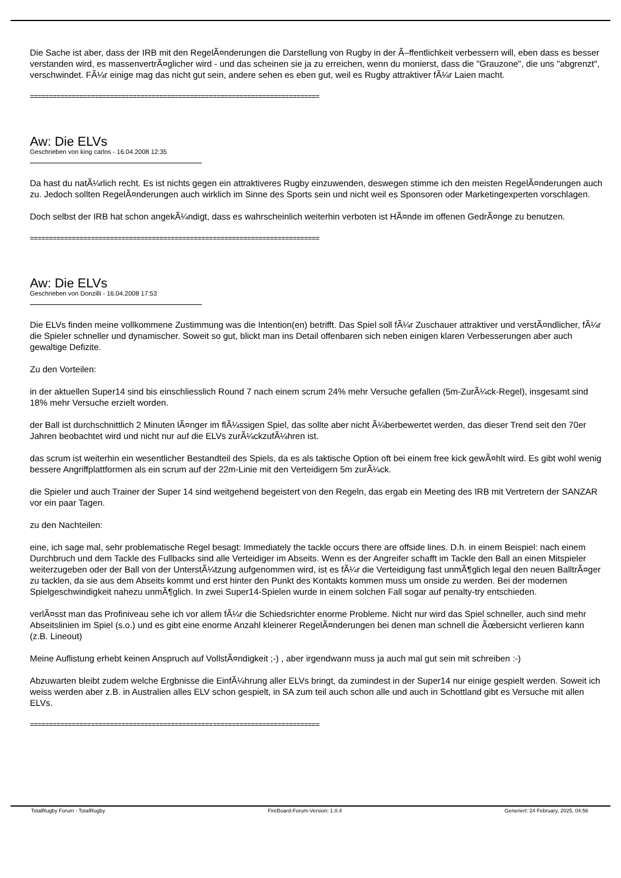Die Sache ist aber, dass der IRB mit den RegelÃ¤nderungen die Darstellung von Rugby in der Ã–ffentlichkeit verbessern will, eben dass es besser verstanden wird, es massenvertrÃ¤glicher wird - und das scheinen sie ja zu erreichen, wenn du monierst, dass die "Grauzone", die uns "abgrenzt", verschwindet. FÃ¼r einige mag das nicht gut sein, andere sehen es eben gut, weil es Rugby attraktiver fÃ¼r Laien macht.
============================================================================
Aw: Die ELVs
Geschrieben von king carlos - 16.04.2008 12:35
Da hast du natÃ¼rlich recht. Es ist nichts gegen ein attraktiveres Rugby einzuwenden, deswegen stimme ich den meisten RegelÃ¤nderungen auch zu. Jedoch sollten RegelÃ¤nderungen auch wirklich im Sinne des Sports sein und nicht weil es Sponsoren oder Marketingexperten vorschlagen.
Doch selbst der IRB hat schon angekÃ¼ndigt, dass es wahrscheinlich weiterhin verboten ist HÃ¤nde im offenen GedrÃ¤nge zu benutzen.
============================================================================
Aw: Die ELVs
Geschrieben von Donzilli - 16.04.2008 17:53
Die ELVs finden meine vollkommene Zustimmung was die Intention(en) betrifft. Das Spiel soll fÃ¼r Zuschauer attraktiver und verstÃ¤ndlicher, fÃ¼r die Spieler schneller und dynamischer. Soweit so gut, blickt man ins Detail offenbaren sich neben einigen klaren Verbesserungen aber auch gewaltige Defizite.
Zu den Vorteilen:
in der aktuellen Super14 sind bis einschliesslich Round 7 nach einem scrum 24% mehr Versuche gefallen (5m-ZurÃ¼ck-Regel), insgesamt sind 18% mehr Versuche erzielt worden.
der Ball ist durchschnittlich 2 Minuten lÃ¤nger im flÃ¼ssigen Spiel, das sollte aber nicht Ã¼berbewertet werden, das dieser Trend seit den 70er Jahren beobachtet wird und nicht nur auf die ELVs zurÃ¼ckzufÃ¼hren ist.
das scrum ist weiterhin ein wesentlicher Bestandteil des Spiels, da es als taktische Option oft bei einem free kick gewÃ¤hlt wird. Es gibt wohl wenig bessere Angriffplattformen als ein scrum auf der 22m-Linie mit den Verteidigern 5m zurÃ¼ck.
die Spieler und auch Trainer der Super 14 sind weitgehend begeistert von den Regeln, das ergab ein Meeting des IRB mit Vertretern der SANZAR vor ein paar Tagen.
zu den Nachteilen:
eine, ich sage mal, sehr problematische Regel besagt: Immediately the tackle occurs there are offside lines. D.h. in einem Beispiel: nach einem Durchbruch und dem Tackle des Fullbacks sind alle Verteidiger im Abseits. Wenn es der Angreifer schafft im Tackle den Ball an einen Mitspieler weiterzugeben oder der Ball von der UnterstÃ¼tzung aufgenommen wird, ist es fÃ¼r die Verteidigung fast unmÃ¶glich legal den neuen BalltrÃ¤ger zu tacklen, da sie aus dem Abseits kommt und erst hinter den Punkt des Kontakts kommen muss um onside zu werden. Bei der modernen Spielgeschwindigkeit nahezu unmÃ¶glich. In zwei Super14-Spielen wurde in einem solchen Fall sogar auf penalty-try entschieden.
verlÃ¤sst man das Profiniveau sehe ich vor allem fÃ¼r die Schiedsrichter enorme Probleme. Nicht nur wird das Spiel schneller, auch sind mehr Abseitslinien im Spiel (s.o.) und es gibt eine enorme Anzahl kleinerer RegelÃ¤nderungen bei denen man schnell die Ãœbersicht verlieren kann (z.B. Lineout)
Meine Auflistung erhebt keinen Anspruch auf VollstÃ¤ndigkeit ;-) , aber irgendwann muss ja auch mal gut sein mit schreiben :-)
Abzuwarten bleibt zudem welche Ergbnisse die EinfÃ¼hrung aller ELVs bringt, da zumindest in der Super14 nur einige gespielt werden. Soweit ich weiss werden aber z.B. in Australien alles ELV schon gespielt, in SA zum teil auch schon alle und auch in Schottland gibt es Versuche mit allen ELVs.
============================================================================
TotalRugby Forum - TotalRugby FireBoard-Forum-Version: 1.0.4 Generiert: 24 February, 2025, 04:56